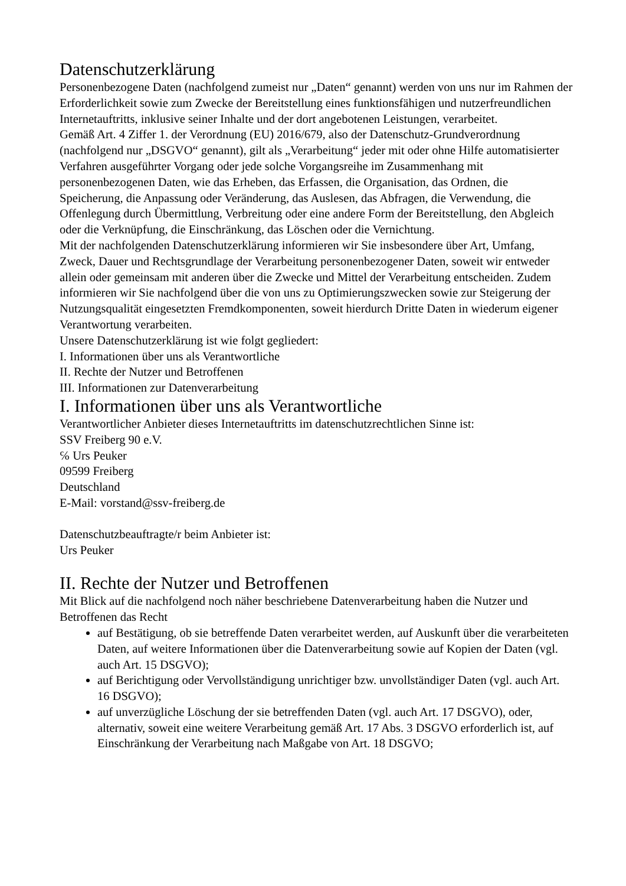Datenschutzerklärung
Personenbezogene Daten (nachfolgend zumeist nur „Daten“ genannt) werden von uns nur im Rahmen der Erforderlichkeit sowie zum Zwecke der Bereitstellung eines funktionsfähigen und nutzerfreundlichen Internetauftritts, inklusive seiner Inhalte und der dort angebotenen Leistungen, verarbeitet.
Gemäß Art. 4 Ziffer 1. der Verordnung (EU) 2016/679, also der Datenschutz-Grundverordnung (nachfolgend nur „DSGVO“ genannt), gilt als „Verarbeitung“ jeder mit oder ohne Hilfe automatisierter Verfahren ausgeführter Vorgang oder jede solche Vorgangsreihe im Zusammenhang mit personenbezogenen Daten, wie das Erheben, das Erfassen, die Organisation, das Ordnen, die Speicherung, die Anpassung oder Veränderung, das Auslesen, das Abfragen, die Verwendung, die Offenlegung durch Übermittlung, Verbreitung oder eine andere Form der Bereitstellung, den Abgleich oder die Verknüpfung, die Einschränkung, das Löschen oder die Vernichtung.
Mit der nachfolgenden Datenschutzerklärung informieren wir Sie insbesondere über Art, Umfang, Zweck, Dauer und Rechtsgrundlage der Verarbeitung personenbezogener Daten, soweit wir entweder allein oder gemeinsam mit anderen über die Zwecke und Mittel der Verarbeitung entscheiden. Zudem informieren wir Sie nachfolgend über die von uns zu Optimierungszwecken sowie zur Steigerung der Nutzungsqualität eingesetzten Fremdkomponenten, soweit hierdurch Dritte Daten in wiederum eigener Verantwortung verarbeiten.
Unsere Datenschutzerklärung ist wie folgt gegliedert:
I. Informationen über uns als Verantwortliche
II. Rechte der Nutzer und Betroffenen
III. Informationen zur Datenverarbeitung
I. Informationen über uns als Verantwortliche
Verantwortlicher Anbieter dieses Internetauftritts im datenschutzrechtlichen Sinne ist:
SSV Freiberg 90 e.V.
℅ Urs Peuker
09599 Freiberg
Deutschland
E-Mail: vorstand@ssv-freiberg.de
Datenschutzbeauftragte/r beim Anbieter ist:
Urs Peuker
II. Rechte der Nutzer und Betroffenen
Mit Blick auf die nachfolgend noch näher beschriebene Datenverarbeitung haben die Nutzer und Betroffenen das Recht
auf Bestätigung, ob sie betreffende Daten verarbeitet werden, auf Auskunft über die verarbeiteten Daten, auf weitere Informationen über die Datenverarbeitung sowie auf Kopien der Daten (vgl. auch Art. 15 DSGVO);
auf Berichtigung oder Vervollständigung unrichtiger bzw. unvollständiger Daten (vgl. auch Art. 16 DSGVO);
auf unverzügliche Löschung der sie betreffenden Daten (vgl. auch Art. 17 DSGVO), oder, alternativ, soweit eine weitere Verarbeitung gemäß Art. 17 Abs. 3 DSGVO erforderlich ist, auf Einschränkung der Verarbeitung nach Maßgabe von Art. 18 DSGVO;